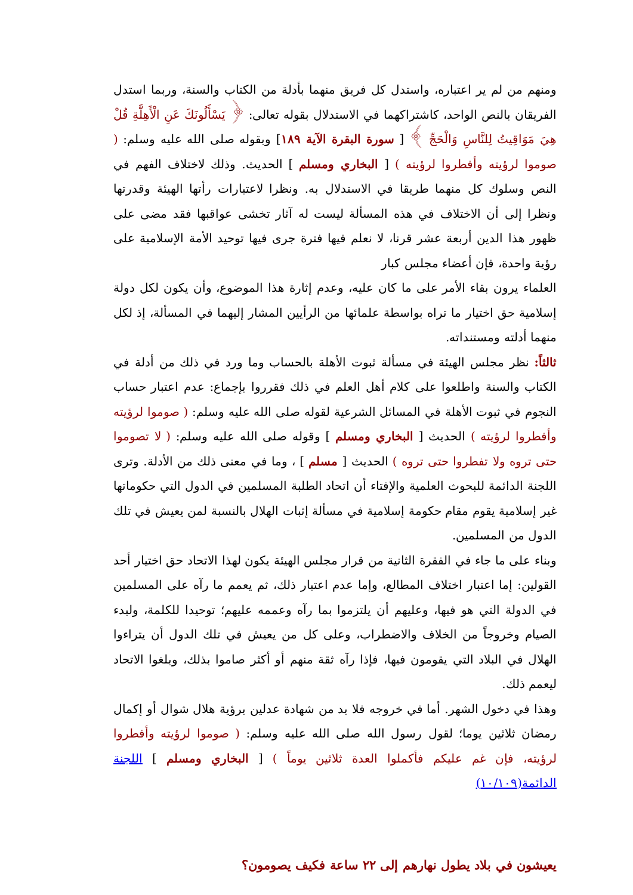ومنهم من لم ير اعتباره، واستدل كل فريق منهما بأدلة من الكتاب والسنة، وربما استدل الفريقان بالنص الواحد، كاشتراكهما في الاستدلال بقوله تعالى: ﴿ يَسْأَلُونَكَ عَنِ الْأَهِلَّةِ قُلْ هِيَ مَوَاقِيتُ لِلنَّاسِ وَالْحَجِّ ﴾ [ سورة البقرة الآية ١٨٩] وبقوله صلى الله عليه وسلم: ( صوموا لرؤيته وأفطروا لرؤيته ) [ البخاري ومسلم ] الحديث. وذلك لاختلاف الفهم في النص وسلوك كل منهما طريقا في الاستدلال به. ونظرا لاعتبارات رأتها الهيئة وقدرتها ونظرا إلى أن الاختلاف في هذه المسألة ليست له آثار تخشى عواقبها فقد مضى على ظهور هذا الدين أربعة عشر قرنا، لا نعلم فيها فترة جرى فيها توحيد الأمة الإسلامية على رؤية واحدة، فإن أعضاء مجلس كبار
العلماء يرون بقاء الأمر على ما كان عليه، وعدم إثارة هذا الموضوع، وأن يكون لكل دولة إسلامية حق اختيار ما تراه بواسطة علمائها من الرأيين المشار إليهما في المسألة، إذ لكل منهما أدلته ومستنداته.
ثالثاً: نظر مجلس الهيئة في مسألة ثبوت الأهلة بالحساب وما ورد في ذلك من أدلة في الكتاب والسنة واطلعوا على كلام أهل العلم في ذلك فقرروا بإجماع: عدم اعتبار حساب النجوم في ثبوت الأهلة في المسائل الشرعية لقوله صلى الله عليه وسلم: ( صوموا لرؤيته وأفطروا لرؤيته ) الحديث [ البخاري ومسلم ] وقوله صلى الله عليه وسلم: ( لا تصوموا حتى تروه ولا تفطروا حتى تروه ) الحديث [ مسلم ] ، وما في معنى ذلك من الأدلة. وترى اللجنة الدائمة للبحوث العلمية والإفتاء أن اتحاد الطلبة المسلمين في الدول التي حكوماتها غير إسلامية يقوم مقام حكومة إسلامية في مسألة إثبات الهلال بالنسبة لمن يعيش في تلك الدول من المسلمين.
وبناء على ما جاء في الفقرة الثانية من قرار مجلس الهيئة يكون لهذا الاتحاد حق اختيار أحد القولين: إما اعتبار اختلاف المطالع، وإما عدم اعتبار ذلك، ثم يعمم ما رآه على المسلمين في الدولة التي هو فيها، وعليهم أن يلتزموا بما رآه وعممه عليهم؛ توحيدا للكلمة، ولبدء الصيام وخروجاً من الخلاف والاضطراب، وعلى كل من يعيش في تلك الدول أن يتراءوا الهلال في البلاد التي يقومون فيها، فإذا رآه ثقة منهم أو أكثر صاموا بذلك، وبلغوا الاتحاد ليعمم ذلك.
وهذا في دخول الشهر. أما في خروجه فلا بد من شهادة عدلين برؤية هلال شوال أو إكمال رمضان ثلاثين يوما؛ لقول رسول الله صلى الله عليه وسلم: ( صوموا لرؤيته وأفطروا لرؤيته، فإن غم عليكم فأكملوا العدة ثلاثين يوماً ) [ البخاري ومسلم ] اللجنة الدائمة(١٠/١٠٩)
يعيشون في بلاد يطول نهارهم إلى ٢٢ ساعة فكيف يصومون؟